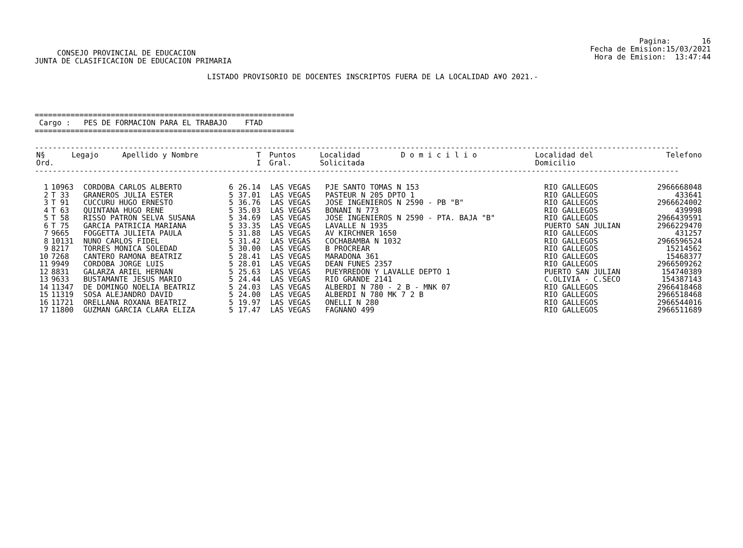CONSEJO PROVINCIAL DE EDUCACION
JUNTA DE CLASIFICACION DE EDUCACION PRIMARIA
Pagina: 16
Fecha de Emision:15/03/2021
Hora de Emision: 13:47:44
LISTADO PROVISORIO DE DOCENTES INSCRIPTOS FUERA DE LA LOCALIDAD A¥O 2021.-
========================================================== Cargo : PES DE FORMACION PARA EL TRABAJO FTAD ==========================================================
------------------------------------------------------------------------------------------------------------------------------------------------
| N§ Ord. | Legajo | Apellido y Nombre | T I | Puntos Gral. | Localidad Solicitada | D o m i c i l i o | Localidad del Domicilio | Telefono |
| --- | --- | --- | --- | --- | --- | --- | --- | --- |
------------------------------------------------------------------------------------------------------------------------------------------------
| 1 | 10963 | CORDOBA CARLOS ALBERTO | 6 | 26.14 | LAS VEGAS | PJE SANTO TOMAS N 153 | RIO GALLEGOS | 2966668048 |
| 2 | T 33 | GRANEROS JULIA ESTER | 5 | 37.01 | LAS VEGAS | PASTEUR N 205 DPTO 1 | RIO GALLEGOS | 433641 |
| 3 | T 91 | CUCCURU HUGO ERNESTO | 5 | 36.76 | LAS VEGAS | JOSE INGENIEROS N 2590 - PB "B" | RIO GALLEGOS | 2966624002 |
| 4 | T 63 | QUINTANA HUGO RENE | 5 | 35.03 | LAS VEGAS | BONANI N 773 | RIO GALLEGOS | 439998 |
| 5 | T 58 | RISSO PATRON SELVA SUSANA | 5 | 34.69 | LAS VEGAS | JOSE INGENIEROS N 2590 - PTA. BAJA "B" | RIO GALLEGOS | 2966439591 |
| 6 | T 75 | GARCIA PATRICIA MARIANA | 5 | 33.35 | LAS VEGAS | LAVALLE N 1935 | PUERTO SAN JULIAN | 2966229470 |
| 7 | 9665 | FOGGETTA JULIETA PAULA | 5 | 31.88 | LAS VEGAS | AV KIRCHNER 1650 | RIO GALLEGOS | 431257 |
| 8 | 10131 | NUNO CARLOS FIDEL | 5 | 31.42 | LAS VEGAS | COCHABAMBA N 1032 | RIO GALLEGOS | 2966596524 |
| 9 | 8217 | TORRES MONICA SOLEDAD | 5 | 30.00 | LAS VEGAS | B PROCREAR | RIO GALLEGOS | 15214562 |
| 10 | 7268 | CANTERO RAMONA BEATRIZ | 5 | 28.41 | LAS VEGAS | MARADONA 361 | RIO GALLEGOS | 15468377 |
| 11 | 9949 | CORDOBA JORGE LUIS | 5 | 28.01 | LAS VEGAS | DEAN FUNES 2357 | RIO GALLEGOS | 2966509262 |
| 12 | 8831 | GALARZA ARIEL HERNAN | 5 | 25.63 | LAS VEGAS | PUEYRREDON Y LAVALLE DEPTO 1 | PUERTO SAN JULIAN | 154740389 |
| 13 | 9633 | BUSTAMANTE JESUS MARIO | 5 | 24.44 | LAS VEGAS | RIO GRANDE 2141 | C.OLIVIA - C.SECO | 154387143 |
| 14 | 11347 | DE DOMINGO NOELIA BEATRIZ | 5 | 24.03 | LAS VEGAS | ALBERDI N 780 - 2 B - MNK 07 | RIO GALLEGOS | 2966418468 |
| 15 | 11319 | SOSA ALEJANDRO DAVID | 5 | 24.00 | LAS VEGAS | ALBERDI N 780 MK 7 2 B | RIO GALLEGOS | 2966518468 |
| 16 | 11721 | ORELLANA ROXANA BEATRIZ | 5 | 19.97 | LAS VEGAS | ONELLI N 280 | RIO GALLEGOS | 2966544016 |
| 17 | 11800 | GUZMAN GARCIA CLARA ELIZA | 5 | 17.47 | LAS VEGAS | FAGNANO 499 | RIO GALLEGOS | 2966511689 |